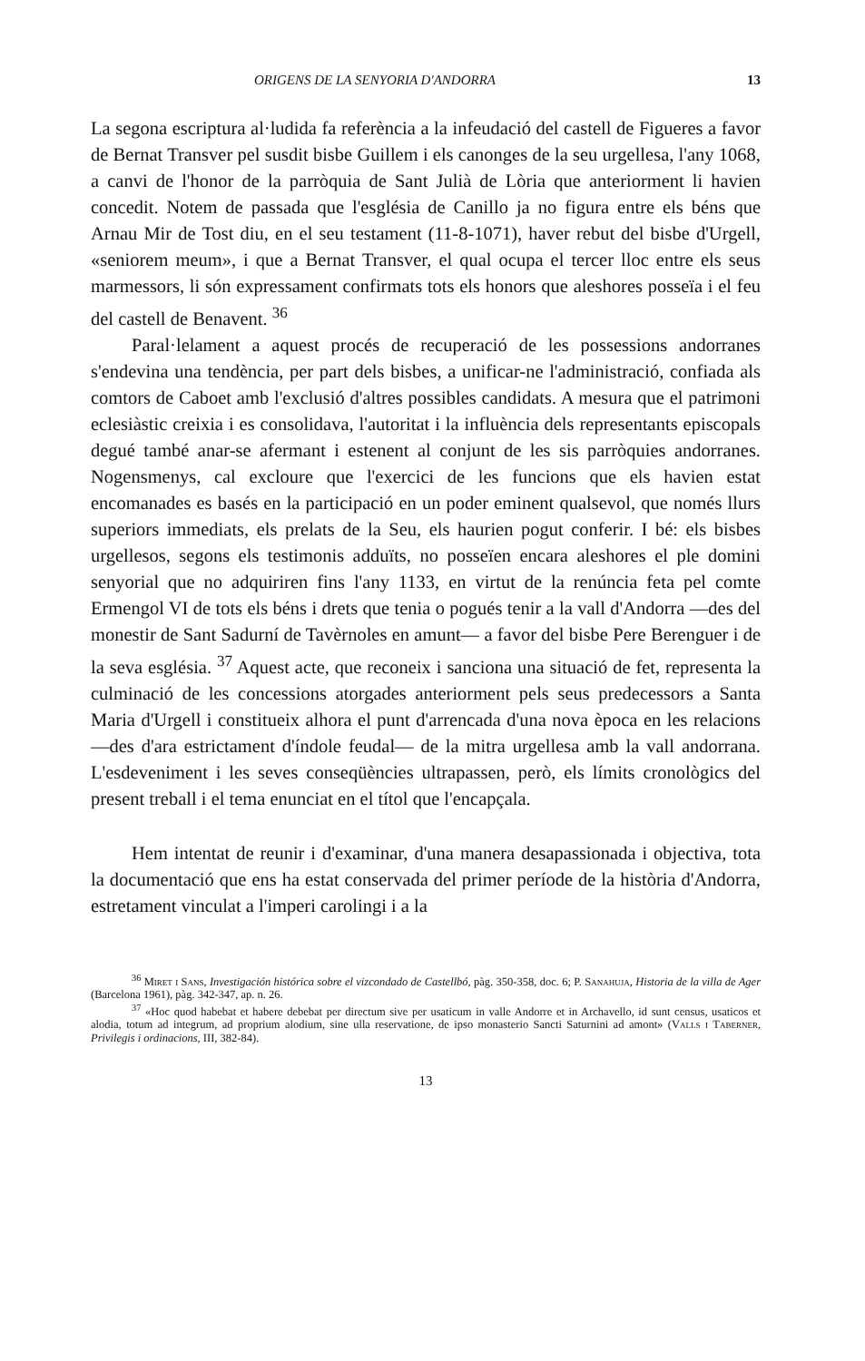ORIGENS DE LA SENYORIA D'ANDORRA 13
La segona escriptura al·ludida fa referència a la infeudació del castell de Figueres a favor de Bernat Transver pel susdit bisbe Guillem i els canonges de la seu urgellesa, l'any 1068, a canvi de l'honor de la parròquia de Sant Julià de Lòria que anteriorment li havien concedit. Notem de passada que l'església de Canillo ja no figura entre els béns que Arnau Mir de Tost diu, en el seu testament (11-8-1071), haver rebut del bisbe d'Urgell, «seniorem meum», i que a Bernat Transver, el qual ocupa el tercer lloc entre els seus marmessors, li són expressament confirmats tots els honors que aleshores posseïa i el feu del castell de Benavent. <sup>36</sup>
Paral·lelament a aquest procés de recuperació de les possessions andorranes s'endevina una tendència, per part dels bisbes, a unificar-ne l'administració, confiada als comtors de Caboet amb l'exclusió d'altres possibles candidats. A mesura que el patrimoni eclesiàstic creixia i es consolidava, l'autoritat i la influència dels representants episcopals degué també anar-se afermant i estenent al conjunt de les sis parròquies andorranes. Nogensmenys, cal excloure que l'exercici de les funcions que els havien estat encomanades es basés en la participació en un poder eminent qualsevol, que només llurs superiors immediats, els prelats de la Seu, els haurien pogut conferir. I bé: els bisbes urgellesos, segons els testimonis adduïts, no posseïen encara aleshores el ple domini senyorial que no adquiriren fins l'any 1133, en virtut de la renúncia feta pel comte Ermengol VI de tots els béns i drets que tenia o pogués tenir a la vall d'Andorra —des del monestir de Sant Sadurní de Tavèrnoles en amunt— a favor del bisbe Pere Berenguer i de la seva església. <sup>37</sup> Aquest acte, que reconeix i sanciona una situació de fet, representa la culminació de les concessions atorgades anteriorment pels seus predecessors a Santa Maria d'Urgell i constitueix alhora el punt d'arrencada d'una nova època en les relacions —des d'ara estrictament d'índole feudal— de la mitra urgellesa amb la vall andorrana. L'esdeveniment i les seves conseqüències ultrapassen, però, els límits cronològics del present treball i el tema enunciat en el títol que l'encapçala.
Hem intentat de reunir i d'examinar, d'una manera desapassionada i objectiva, tota la documentació que ens ha estat conservada del primer període de la història d'Andorra, estretament vinculat a l'imperi carolingi i a la
<sup>36</sup> Miret i Sans, Investigación histórica sobre el vizcondado de Castellbó, pàg. 350-358, doc. 6; P. Sanahuja, Historia de la villa de Ager (Barcelona 1961), pàg. 342-347, ap. n. 26.
<sup>37</sup> «Hoc quod habebat et habere debebat per directum sive per usaticum in valle Andorre et in Archavello, id sunt census, usaticos et alodia, totum ad integrum, ad proprium alodium, sine ulla reservatione, de ipso monasterio Sancti Saturnini ad amont» (Valls i Taberner, Privilegis i ordinacions, III, 382-84).
13